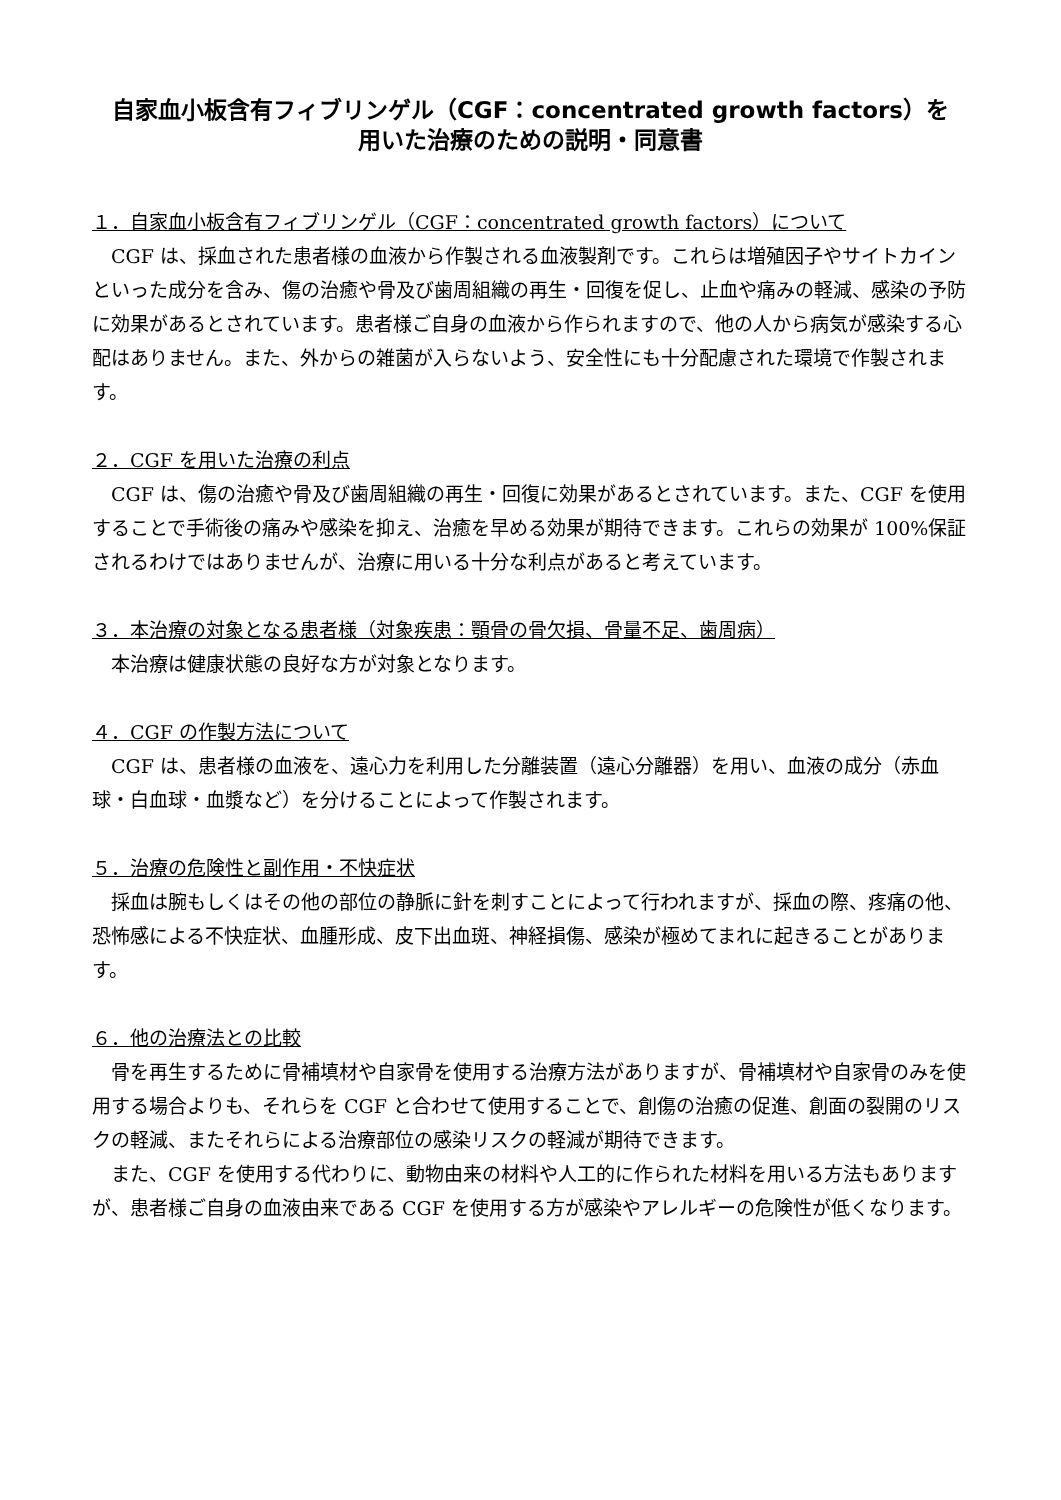自家血小板含有フィブリンゲル（CGF：concentrated growth factors）を
用いた治療のための説明・同意書
１．自家血小板含有フィブリンゲル（CGF：concentrated growth factors）について
CGF は、採血された患者様の血液から作製される血液製剤です。これらは増殖因子やサイトカインといった成分を含み、傷の治癒や骨及び歯周組織の再生・回復を促し、止血や痛みの軽減、感染の予防に効果があるとされています。患者様ご自身の血液から作られますので、他の人から病気が感染する心配はありません。また、外からの雑菌が入らないよう、安全性にも十分配慮された環境で作製されます。
２．CGF を用いた治療の利点
CGF は、傷の治癒や骨及び歯周組織の再生・回復に効果があるとされています。また、CGF を使用することで手術後の痛みや感染を抑え、治癒を早める効果が期待できます。これらの効果が 100%保証されるわけではありませんが、治療に用いる十分な利点があると考えています。
３．本治療の対象となる患者様（対象疾患：顎骨の骨欠損、骨量不足、歯周病）
本治療は健康状態の良好な方が対象となります。
４．CGF の作製方法について
CGF は、患者様の血液を、遠心力を利用した分離装置（遠心分離器）を用い、血液の成分（赤血球・白血球・血漿など）を分けることによって作製されます。
５．治療の危険性と副作用・不快症状
採血は腕もしくはその他の部位の静脈に針を刺すことによって行われますが、採血の際、疼痛の他、恐怖感による不快症状、血腫形成、皮下出血斑、神経損傷、感染が極めてまれに起きることがあります。
６．他の治療法との比較
骨を再生するために骨補填材や自家骨を使用する治療方法がありますが、骨補填材や自家骨のみを使用する場合よりも、それらを CGF と合わせて使用することで、創傷の治癒の促進、創面の裂開のリスクの軽減、またそれらによる治療部位の感染リスクの軽減が期待できます。
また、CGF を使用する代わりに、動物由来の材料や人工的に作られた材料を用いる方法もありますが、患者様ご自身の血液由来である CGF を使用する方が感染やアレルギーの危険性が低くなります。